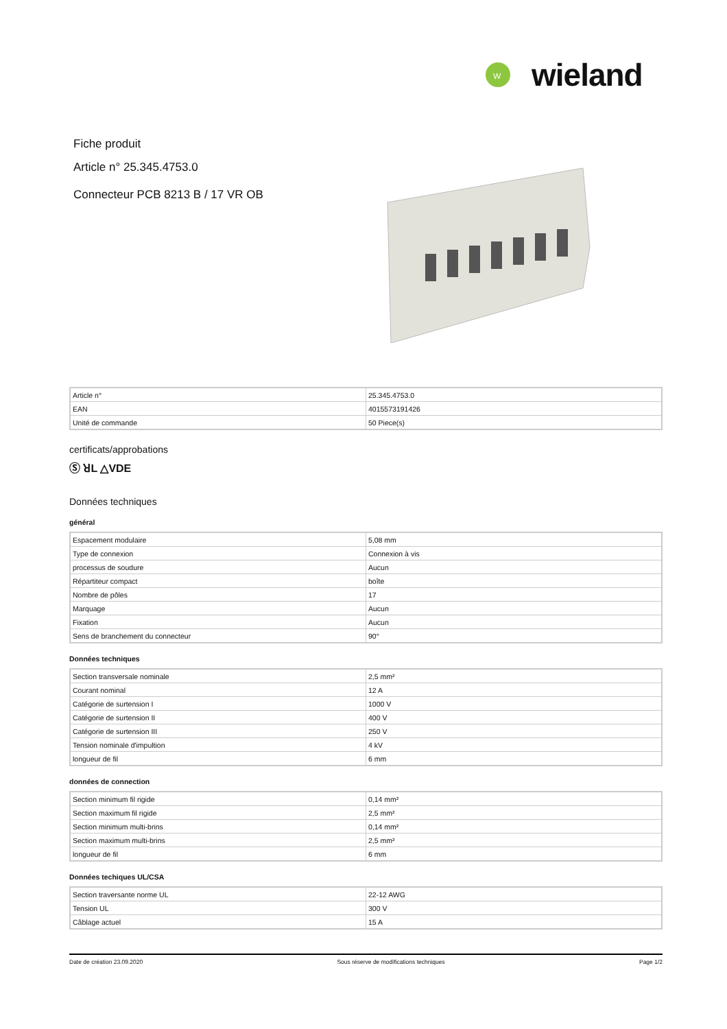W
wieland
Fiche produit
Article n° 25.345.4753.0
Connecteur PCB 8213 B / 17 VR OB
| Article n° | 25.345.4753.0 |
| EAN | 4015573191426 |
| Unité de commande | 50 Piece(s) |
certificats/approbations
Ⓢ ꓤL △VDE
Données techniques
général
| Espacement modulaire | 5,08 mm |
| Type de connexion | Connexion à vis |
| processus de soudure | Aucun |
| Répartiteur compact | boîte |
| Nombre de pôles | 17 |
| Marquage | Aucun |
| Fixation | Aucun |
| Sens de branchement du connecteur | 90° |
Données techniques
| Section transversale nominale | 2,5 mm² |
| Courant nominal | 12 A |
| Catégorie de surtension I | 1000 V |
| Catégorie de surtension II | 400 V |
| Catégorie de surtension III | 250 V |
| Tension nominale d'impultion | 4 kV |
| longueur de fil | 6 mm |
données de connection
| Section minimum fil rigide | 0,14 mm² |
| Section maximum fil rigide | 2,5 mm² |
| Section minimum multi-brins | 0,14 mm² |
| Section maximum multi-brins | 2,5 mm² |
| longueur de fil | 6 mm |
Données techiques UL/CSA
| Section traversante norme UL | 22-12 AWG |
| Tension UL | 300 V |
| Câblage actuel | 15 A |
Date de création 23.09.2020 Sous réserve de modifications techniques Page 1/2